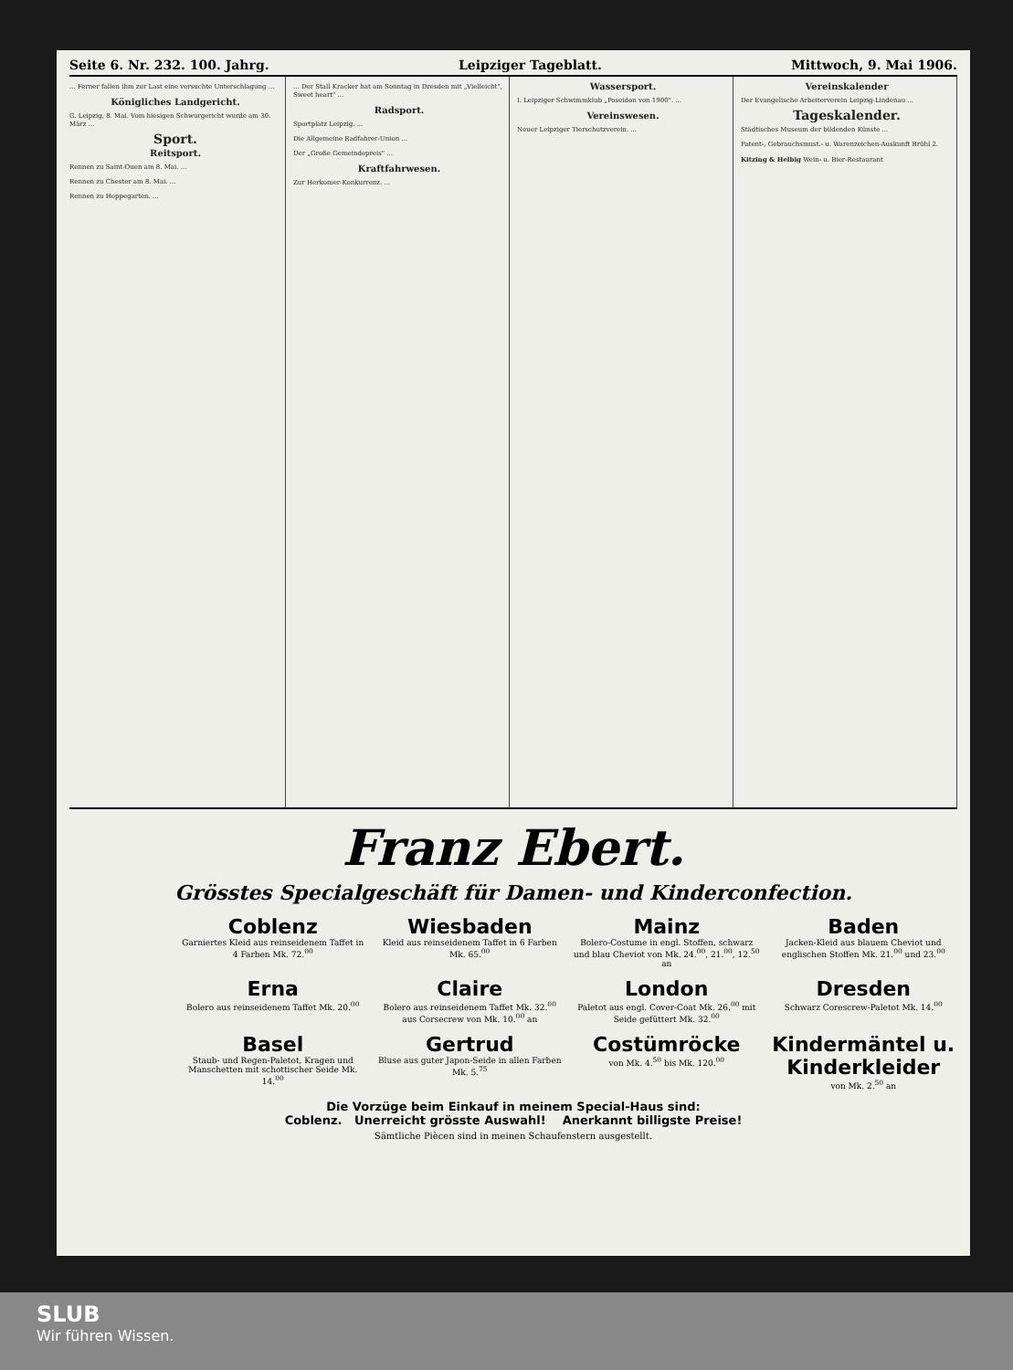Seite 6. Nr. 232. 100. Jahrg. Leipziger Tageblatt. Mittwoch, 9. Mai 1906.
... Ferner fallen ihm zur Last eine versuchte Unterschlagung ...
Königliches Landgericht.
G. Leipzig, 8. Mai. Vom hiesigen Schwurgericht wurde am 30. März ...
Sport.
Reitsport.
Rennen zu Saint-Ouen am 8. Mai. ...
Rennen zu Chester am 8. Mai. ...
Rennen zu Hoppegarten. ...
... Der Stall Kracker hat am Sonntag in Dresden mit „Vielleicht", Sweet heart" ...
Radsport.
Sportplatz Leipzig. ...
Die Allgemeine Radfahrer-Union ...
Der „Große Gemeindepreis" ...
Kraftfahrwesen.
Zur Herkomer-Konkurrenz. ...
Wassersport.
I. Leipziger Schwimmklub „Poseidon von 1900". ...
Vereinswesen.
Neuer Leipziger Tierschutzverein. ...
Vereinskalender
Der Evangelische Arbeiterverein Leipzig-Lindenau ...
Tageskalender.
Städtisches Museum der bildenden Künste ...
Patent-, Gebrauchsmust.- u. Warenzeichen-Auskunft Brühl 2.
Kitzing & Helbig Wein- u. Bier-Restaurant
Franz Ebert.
Grösstes Specialgeschäft für Damen- und Kinderconfection.
Coblenz
Garniertes Kleid aus reinseidenem Taffet in 4 Farben Mk. 72.<sup>00</sup>
Wiesbaden
Kleid aus reinseidenem Taffet in 6 Farben Mk. 65.<sup>00</sup>
Mainz
Bolero-Costume in engl. Stoffen, schwarz und blau Cheviot von Mk. 24.<sup>00</sup>, 21.<sup>00</sup>, 12.<sup>50</sup> an
Baden
Jacken-Kleid aus blauem Cheviot und englischen Stoffen Mk. 21.<sup>00</sup> und 23.<sup>00</sup>
Erna
Bolero aus reinseidenem Taffet Mk. 20.<sup>00</sup>
Claire
Bolero aus reinseidenem Taffet Mk. 32.<sup>00</sup> aus Corsecrew von Mk. 10.<sup>00</sup> an
London
Paletot aus engl. Cover-Coat Mk. 26.<sup>00</sup> mit Seide gefüttert Mk. 32.<sup>00</sup>
Dresden
Schwarz Corescrew-Paletot Mk. 14.<sup>00</sup>
Basel
Staub- und Regen-Paletot, Kragen und Manschetten mit schottischer Seide Mk. 14.<sup>00</sup>
Gertrud
Bluse aus guter Japon-Seide in allen Farben Mk. 5.<sup>75</sup>
Costümröcke
von Mk. 4.<sup>50</sup> bis Mk. 120.<sup>00</sup>
Kindermäntel u. Kinderkleider
von Mk. 2.<sup>50</sup> an
Die Vorzüge beim Einkauf in meinem Special-Haus sind:
Coblenz. Unerreicht grösste Auswahl! Anerkannt billigste Preise!
Sämtliche Piècen sind in meinen Schaufenstern ausgestellt.
SLUB
Wir führen Wissen.